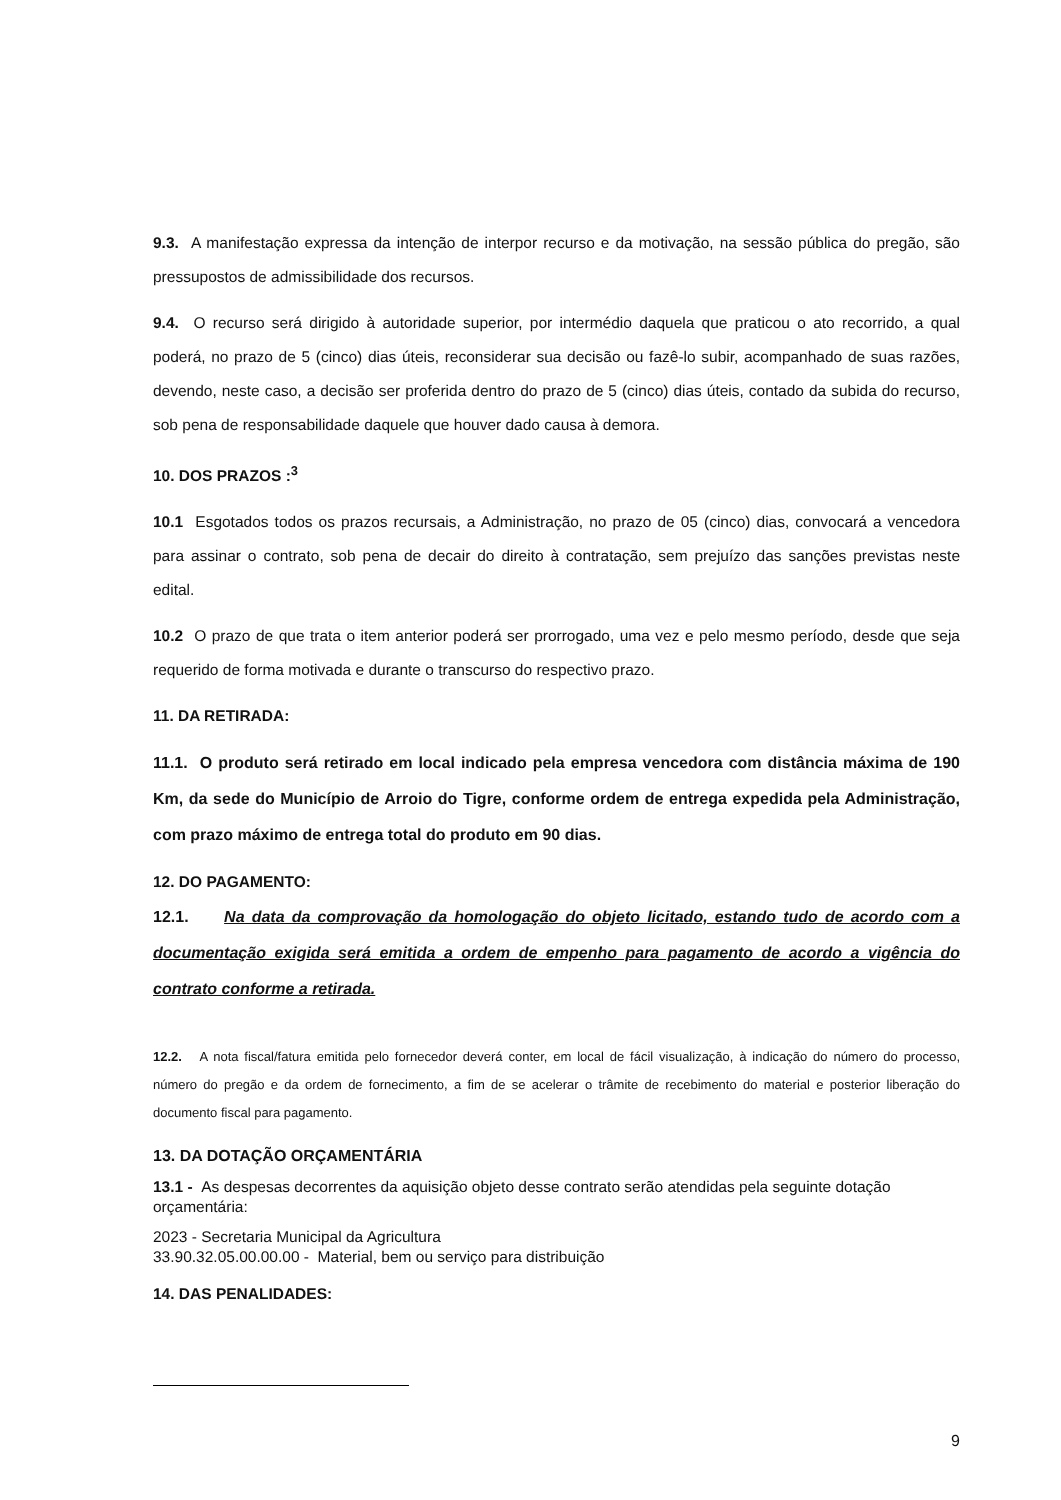9.3. A manifestação expressa da intenção de interpor recurso e da motivação, na sessão pública do pregão, são pressupostos de admissibilidade dos recursos.
9.4. O recurso será dirigido à autoridade superior, por intermédio daquela que praticou o ato recorrido, a qual poderá, no prazo de 5 (cinco) dias úteis, reconsiderar sua decisão ou fazê-lo subir, acompanhado de suas razões, devendo, neste caso, a decisão ser proferida dentro do prazo de 5 (cinco) dias úteis, contado da subida do recurso, sob pena de responsabilidade daquele que houver dado causa à demora.
10. DOS PRAZOS :<sup>3</sup>
10.1 Esgotados todos os prazos recursais, a Administração, no prazo de 05 (cinco) dias, convocará a vencedora para assinar o contrato, sob pena de decair do direito à contratação, sem prejuízo das sanções previstas neste edital.
10.2 O prazo de que trata o item anterior poderá ser prorrogado, uma vez e pelo mesmo período, desde que seja requerido de forma motivada e durante o transcurso do respectivo prazo.
11. DA RETIRADA:
11.1. O produto será retirado em local indicado pela empresa vencedora com distância máxima de 190 Km, da sede do Município de Arroio do Tigre, conforme ordem de entrega expedida pela Administração, com prazo máximo de entrega total do produto em 90 dias.
12. DO PAGAMENTO:
12.1. Na data da comprovação da homologação do objeto licitado, estando tudo de acordo com a documentação exigida será emitida a ordem de empenho para pagamento de acordo a vigência do contrato conforme a retirada.
12.2. A nota fiscal/fatura emitida pelo fornecedor deverá conter, em local de fácil visualização, à indicação do número do processo, número do pregão e da ordem de fornecimento, a fim de se acelerar o trâmite de recebimento do material e posterior liberação do documento fiscal para pagamento.
13. DA DOTAÇÃO ORÇAMENTÁRIA
13.1 - As despesas decorrentes da aquisição objeto desse contrato serão atendidas pela seguinte dotação orçamentária:
2023 - Secretaria Municipal da Agricultura
33.90.32.05.00.00.00 - Material, bem ou serviço para distribuição
14. DAS PENALIDADES:
9